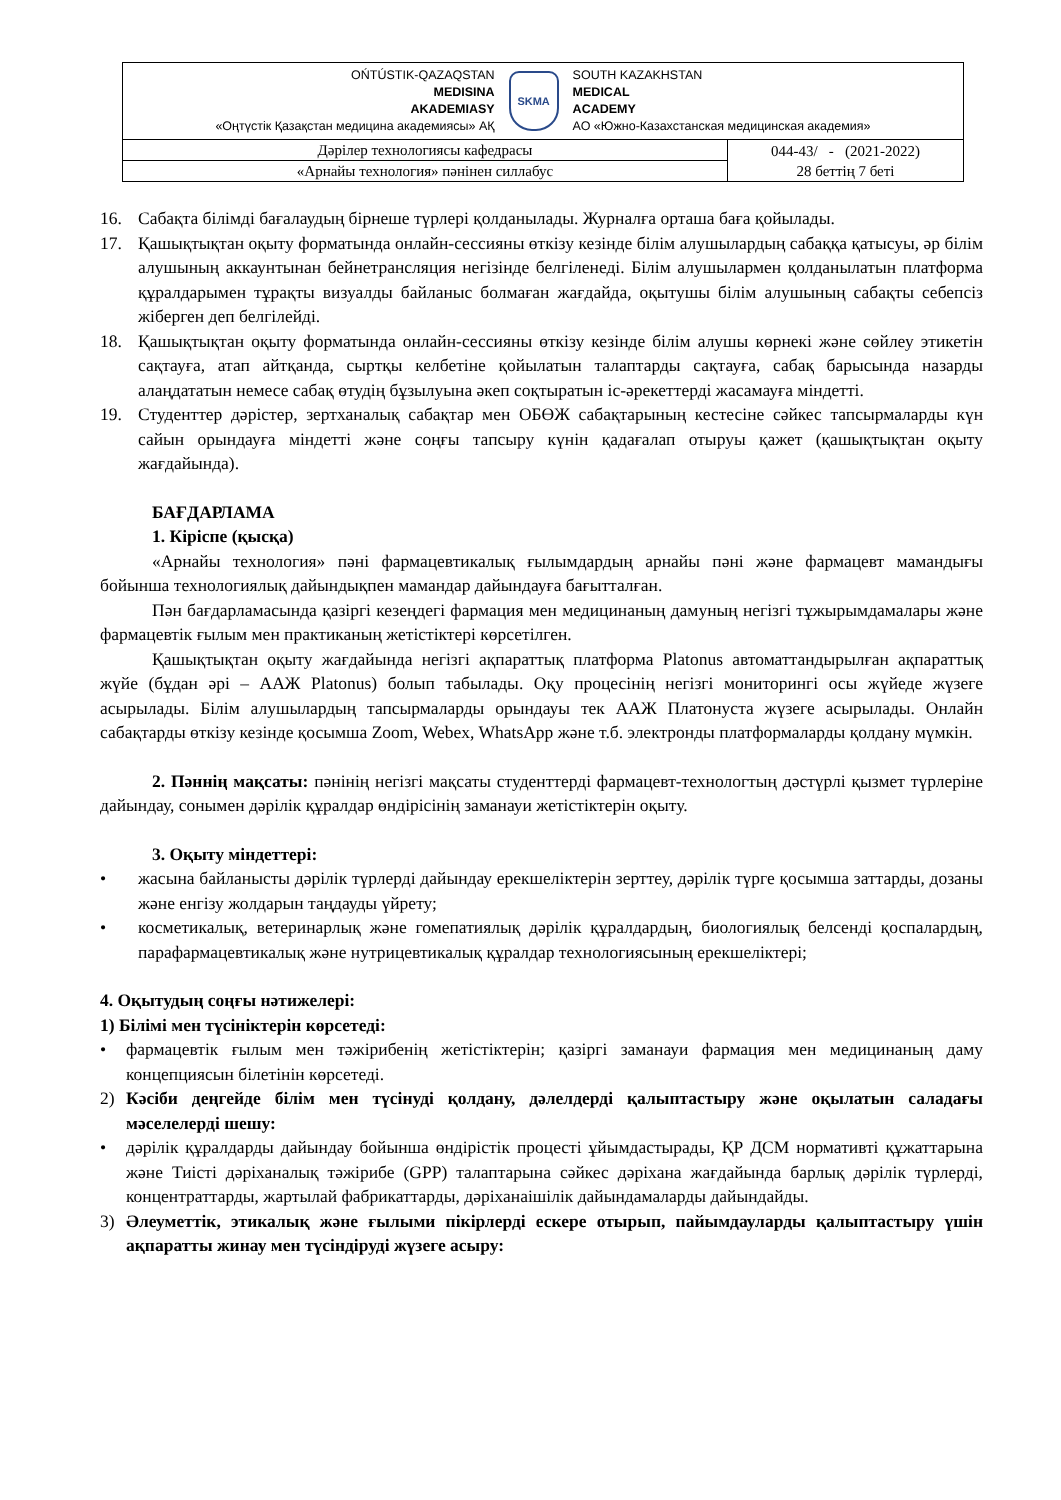| OŃTÚSTIK-QAZAQSTAN MEDISINA AKADEMIASY «Оңтүстік Қазақстан медицина академиясы» АҚ SKMA SOUTH KAZAKHSTAN MEDICAL ACADEMY АО «Южно-Казахстанская медицинская академия» | |
| Дәрілер технологиясы кафедрасы | 044-43/ - (2021-2022) 28 беттің 7 беті |
| «Арнайы технология» пәнінен силлабус | |
16. Сабақта білімді бағалаудың бірнеше түрлері қолданылады. Журналға орташа баға қойылады.
17. Қашықтықтан оқыту форматында онлайн-сессияны өткізу кезінде білім алушылардың сабаққа қатысуы, әр білім алушының аккаунтынан бейнетрансляция негізінде белгіленеді. Білім алушылармен қолданылатын платформа құралдарымен тұрақты визуалды байланыс болмаған жағдайда, оқытушы білім алушының сабақты себепсіз жіберген деп белгілейді.
18. Қашықтықтан оқыту форматында онлайн-сессияны өткізу кезінде білім алушы көрнекі және сөйлеу этикетін сақтауға, атап айтқанда, сыртқы келбетіне қойылатын талаптарды сақтауға, сабақ барысында назарды алаңдататын немесе сабақ өтудің бұзылуына әкеп соқтыратын іс-әрекеттерді жасамауға міндетті.
19. Студенттер дәрістер, зертханалық сабақтар мен ОБӨЖ сабақтарының кестесіне сәйкес тапсырмаларды күн сайын орындауға міндетті және соңғы тапсыру күнін қадағалап отыруы қажет (қашықтықтан оқыту жағдайында).
БАҒДАРЛАМА
1. Кіріспе (қысқа)
«Арнайы технология» пәні фармацевтикалық ғылымдардың арнайы пәні және фармацевт мамандығы бойынша технологиялық дайындықпен мамандар дайындауға бағытталған.
Пән бағдарламасында қазіргі кезеңдегі фармация мен медицинаның дамуның негізгі тұжырымдамалары және фармацевтік ғылым мен практиканың жетістіктері көрсетілген.
Қашықтықтан оқыту жағдайында негізгі ақпараттық платформа Platonus автоматтандырылған ақпараттық жүйе (бұдан әрі – ААЖ Platonus) болып табылады. Оқу процесінің негізгі мониторингі осы жүйеде жүзеге асырылады. Білім алушылардың тапсырмаларды орындауы тек ААЖ Платонуста жүзеге асырылады. Онлайн сабақтарды өткізу кезінде қосымша Zoom, Webex, WhatsApp және т.б. электронды платформаларды қолдану мүмкін.
2. Пәннің мақсаты: пәнінің негізгі мақсаты студенттерді фармацевт-технологтың дәстүрлі қызмет түрлеріне дайындау, сонымен дәрілік құралдар өндірісінің заманауи жетістіктерін оқыту.
3. Оқыту міндеттері:
• жасына байланысты дәрілік түрлерді дайындау ерекшеліктерін зерттеу, дәрілік түрге қосымша заттарды, дозаны және енгізу жолдарын таңдауды үйрету;
• косметикалық, ветеринарлық және гомепатиялық дәрілік құралдардың, биологиялық белсенді қоспалардың, парафармацевтикалық және нутрицевтикалық құралдар технологиясының ерекшеліктері;
4. Оқытудың соңғы нәтижелері:
1) Білімі мен түсініктерін көрсетеді:
• фармацевтік ғылым мен тәжірибенің жетістіктерін; қазіргі заманауи фармация мен медицинаның даму концепциясын білетінін көрсетеді.
2) Кәсіби деңгейде білім мен түсінуді қолдану, дәлелдерді қалыптастыру және оқылатын саладағы мәселелерді шешу:
• дәрілік құралдарды дайындау бойынша өндірістік процесті ұйымдастырады, ҚР ДСМ нормативті құжаттарына және Тиісті дәріханалық тәжірибе (GPP) талаптарына сәйкес дәріхана жағдайында барлық дәрілік түрлерді, концентраттарды, жартылай фабрикаттарды, дәріханаішілік дайындамаларды дайындайды.
3) Әлеуметтік, этикалық және ғылыми пікірлерді ескере отырып, пайымдауларды қалыптастыру үшін ақпаратты жинау мен түсіндіруді жүзеге асыру: